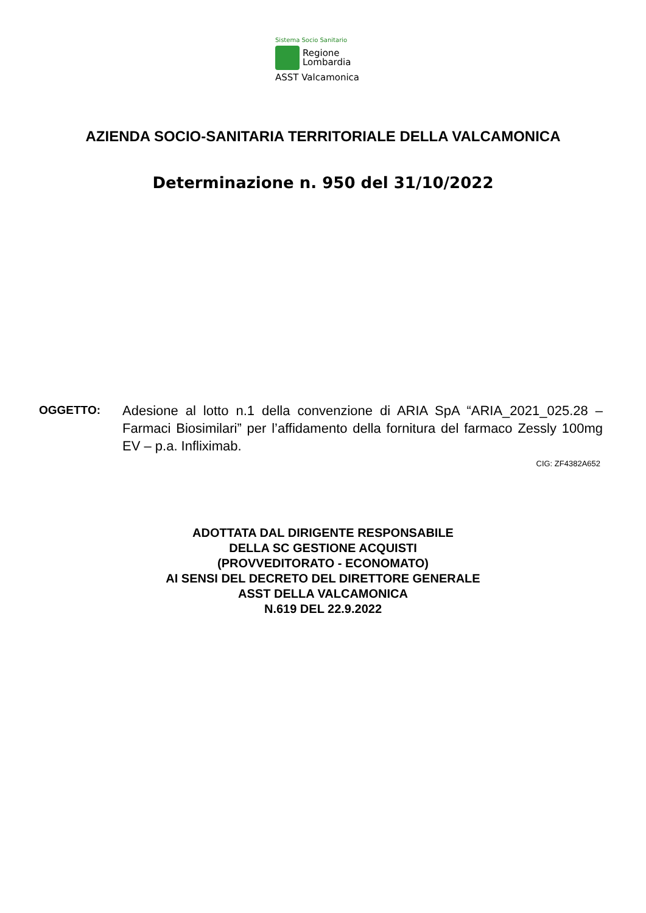Sistema Socio Sanitario
Regione
Lombardia
ASST Valcamonica
AZIENDA SOCIO-SANITARIA TERRITORIALE DELLA VALCAMONICA
Determinazione n. 950 del 31/10/2022
OGGETTO:
Adesione al lotto n.1 della convenzione di ARIA SpA “ARIA_2021_025.28 – Farmaci Biosimilari” per l’affidamento della fornitura del farmaco Zessly 100mg EV – p.a. Infliximab.
CIG: ZF4382A652
ADOTTATA DAL DIRIGENTE RESPONSABILE
DELLA SC GESTIONE ACQUISTI
(PROVVEDITORATO - ECONOMATO)
AI SENSI DEL DECRETO DEL DIRETTORE GENERALE
ASST DELLA VALCAMONICA
N.619 DEL 22.9.2022